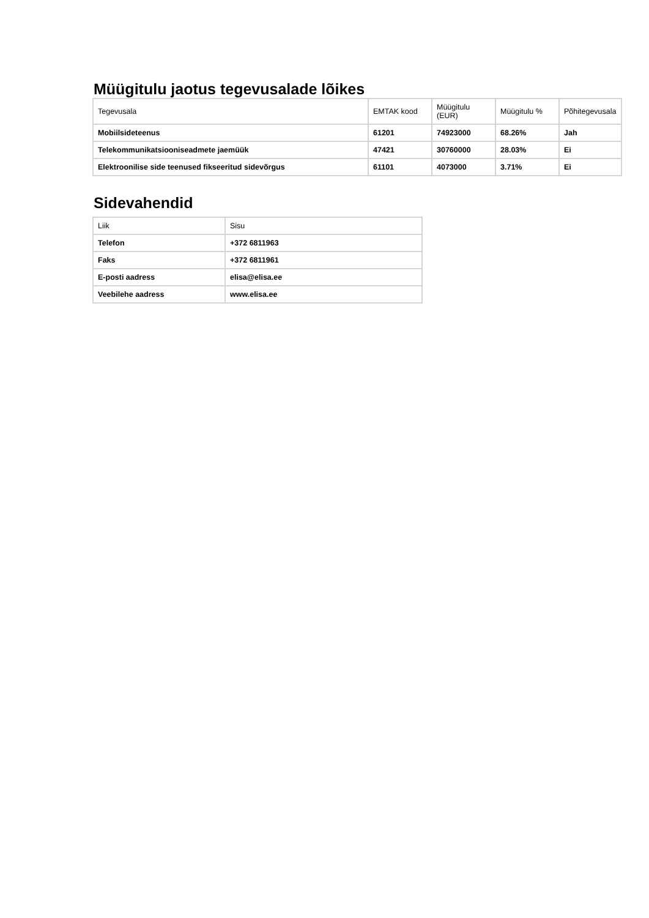Müügitulu jaotus tegevusalade lõikes
| Tegevusala | EMTAK kood | Müügitulu (EUR) | Müügitulu % | Põhitegevusala |
| Mobiilsideteenus | 61201 | 74923000 | 68.26% | Jah |
| Telekommunikatsiooniseadmete jaemüük | 47421 | 30760000 | 28.03% | Ei |
| Elektroonilise side teenused fikseeritud sidevõrgus | 61101 | 4073000 | 3.71% | Ei |
Sidevahendid
| Liik | Sisu |
| Telefon | +372 6811963 |
| Faks | +372 6811961 |
| E-posti aadress | elisa@elisa.ee |
| Veebilehe aadress | www.elisa.ee |